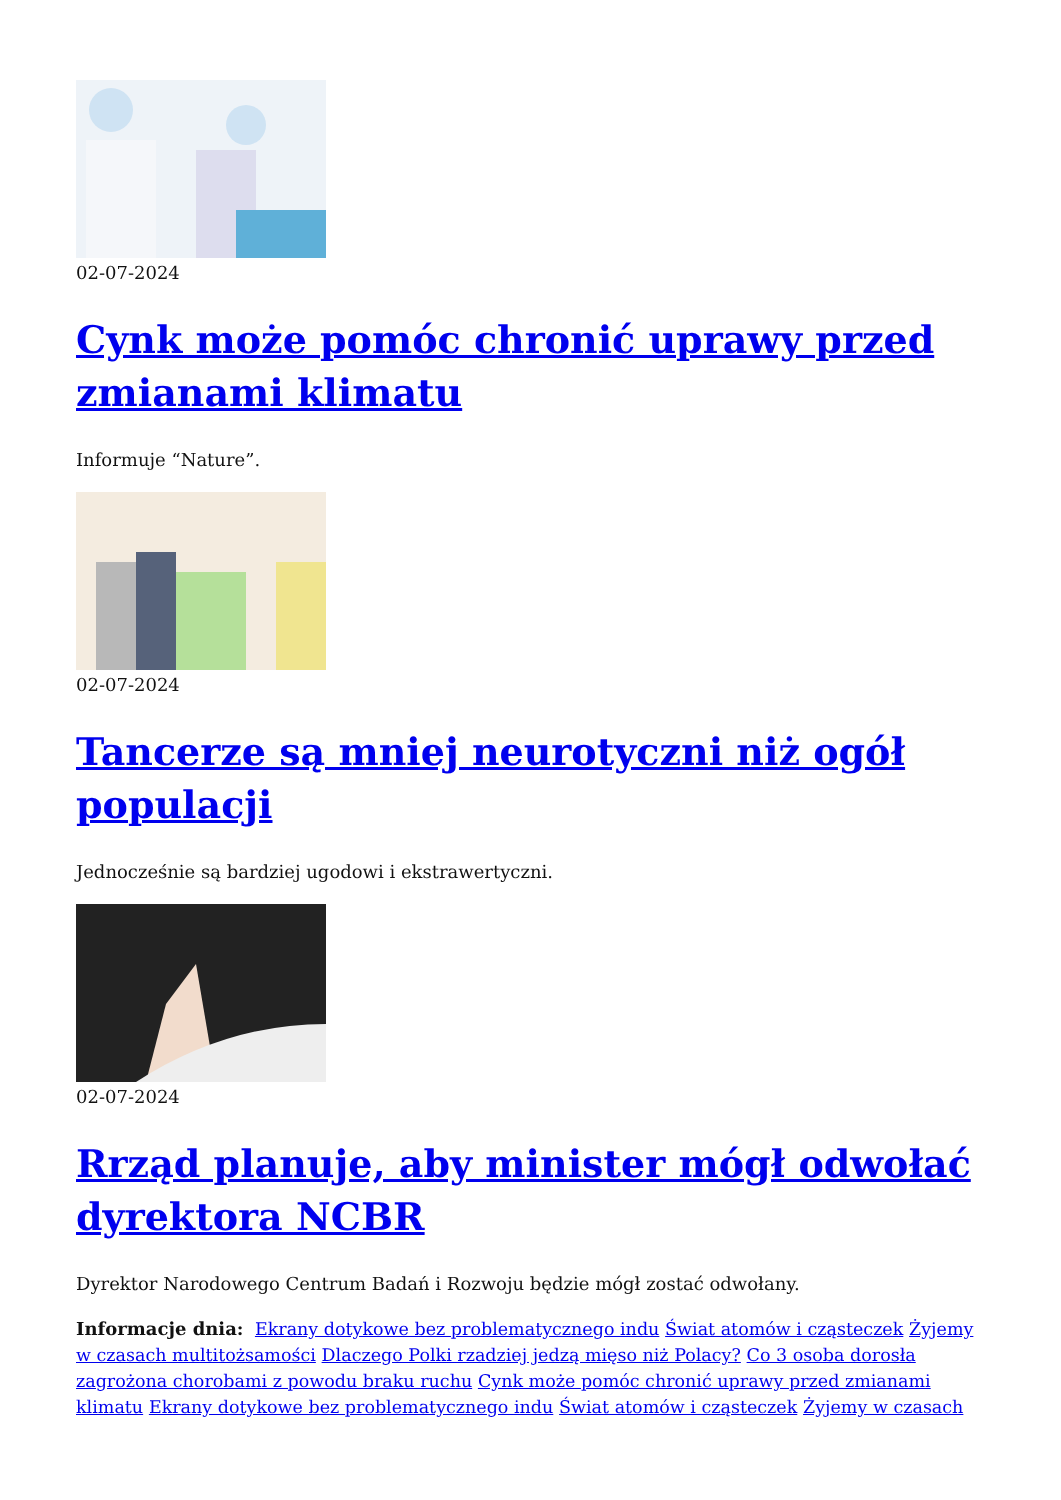02-07-2024
Cynk może pomóc chronić uprawy przed zmianami klimatu
Informuje “Nature”.
02-07-2024
Tancerze są mniej neurotyczni niż ogół populacji
Jednocześnie są bardziej ugodowi i ekstrawertyczni.
02-07-2024
Rrząd planuje, aby minister mógł odwołać dyrektora NCBR
Dyrektor Narodowego Centrum Badań i Rozwoju będzie mógł zostać odwołany.
Informacje dnia: Ekrany dotykowe bez problematycznego indu Świat atomów i cząsteczek Żyjemy w czasach multitożsamości Dlaczego Polki rzadziej jedzą mięso niż Polacy? Co 3 osoba dorosła zagrożona chorobami z powodu braku ruchu Cynk może pomóc chronić uprawy przed zmianami klimatu Ekrany dotykowe bez problematycznego indu Świat atomów i cząsteczek Żyjemy w czasach